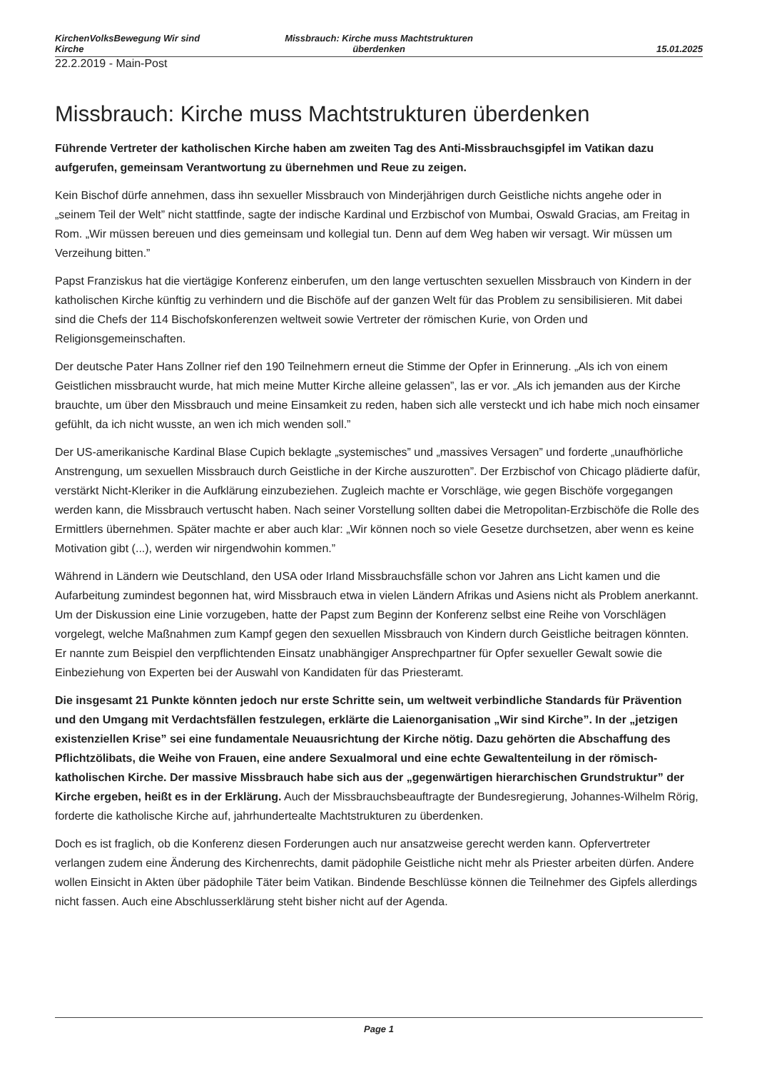KirchenVolksBewegung Wir sind Kirche
Missbrauch: Kirche muss Machtstrukturen überdenken
15.01.2025
22.2.2019 - Main-Post
Missbrauch: Kirche muss Machtstrukturen überdenken
Führende Vertreter der katholischen Kirche haben am zweiten Tag des Anti-Missbrauchsgipfel im Vatikan dazu aufgerufen, gemeinsam Verantwortung zu übernehmen und Reue zu zeigen.
Kein Bischof dürfe annehmen, dass ihn sexueller Missbrauch von Minderjährigen durch Geistliche nichts angehe oder in „seinem Teil der Welt” nicht stattfinde, sagte der indische Kardinal und Erzbischof von Mumbai, Oswald Gracias, am Freitag in Rom. „Wir müssen bereuen und dies gemeinsam und kollegial tun. Denn auf dem Weg haben wir versagt. Wir müssen um Verzeihung bitten.”
Papst Franziskus hat die viertägige Konferenz einberufen, um den lange vertuschten sexuellen Missbrauch von Kindern in der katholischen Kirche künftig zu verhindern und die Bischöfe auf der ganzen Welt für das Problem zu sensibilisieren. Mit dabei sind die Chefs der 114 Bischofskonferenzen weltweit sowie Vertreter der römischen Kurie, von Orden und Religionsgemeinschaften.
Der deutsche Pater Hans Zollner rief den 190 Teilnehmern erneut die Stimme der Opfer in Erinnerung. „Als ich von einem Geistlichen missbraucht wurde, hat mich meine Mutter Kirche alleine gelassen”, las er vor. „Als ich jemanden aus der Kirche brauchte, um über den Missbrauch und meine Einsamkeit zu reden, haben sich alle versteckt und ich habe mich noch einsamer gefühlt, da ich nicht wusste, an wen ich mich wenden soll.”
Der US-amerikanische Kardinal Blase Cupich beklagte „systemisches” und „massives Versagen” und forderte „unaufhörliche Anstrengung, um sexuellen Missbrauch durch Geistliche in der Kirche auszurotten”. Der Erzbischof von Chicago plädierte dafür, verstärkt Nicht-Kleriker in die Aufklärung einzubeziehen. Zugleich machte er Vorschläge, wie gegen Bischöfe vorgegangen werden kann, die Missbrauch vertuscht haben. Nach seiner Vorstellung sollten dabei die Metropolitan-Erzbischöfe die Rolle des Ermittlers übernehmen. Später machte er aber auch klar: „Wir können noch so viele Gesetze durchsetzen, aber wenn es keine Motivation gibt (...), werden wir nirgendwohin kommen.”
Während in Ländern wie Deutschland, den USA oder Irland Missbrauchsfälle schon vor Jahren ans Licht kamen und die Aufarbeitung zumindest begonnen hat, wird Missbrauch etwa in vielen Ländern Afrikas und Asiens nicht als Problem anerkannt. Um der Diskussion eine Linie vorzugeben, hatte der Papst zum Beginn der Konferenz selbst eine Reihe von Vorschlägen vorgelegt, welche Maßnahmen zum Kampf gegen den sexuellen Missbrauch von Kindern durch Geistliche beitragen könnten. Er nannte zum Beispiel den verpflichtenden Einsatz unabhängiger Ansprechpartner für Opfer sexueller Gewalt sowie die Einbeziehung von Experten bei der Auswahl von Kandidaten für das Priesteramt.
Die insgesamt 21 Punkte könnten jedoch nur erste Schritte sein, um weltweit verbindliche Standards für Prävention und den Umgang mit Verdachtsfällen festzulegen, erklärte die Laienorganisation „Wir sind Kirche”. In der „jetzigen existenziellen Krise” sei eine fundamentale Neuausrichtung der Kirche nötig. Dazu gehörten die Abschaffung des Pflichtzölibats, die Weihe von Frauen, eine andere Sexualmoral und eine echte Gewaltenteilung in der römisch-katholischen Kirche. Der massive Missbrauch habe sich aus der „gegenwärtigen hierarchischen Grundstruktur” der Kirche ergeben, heißt es in der Erklärung. Auch der Missbrauchsbeauftragte der Bundesregierung, Johannes-Wilhelm Rörig, forderte die katholische Kirche auf, jahrhundertealte Machtstrukturen zu überdenken.
Doch es ist fraglich, ob die Konferenz diesen Forderungen auch nur ansatzweise gerecht werden kann. Opfervertreter verlangen zudem eine Änderung des Kirchenrechts, damit pädophile Geistliche nicht mehr als Priester arbeiten dürfen. Andere wollen Einsicht in Akten über pädophile Täter beim Vatikan. Bindende Beschlüsse können die Teilnehmer des Gipfels allerdings nicht fassen. Auch eine Abschlusserklärung steht bisher nicht auf der Agenda.
Page 1